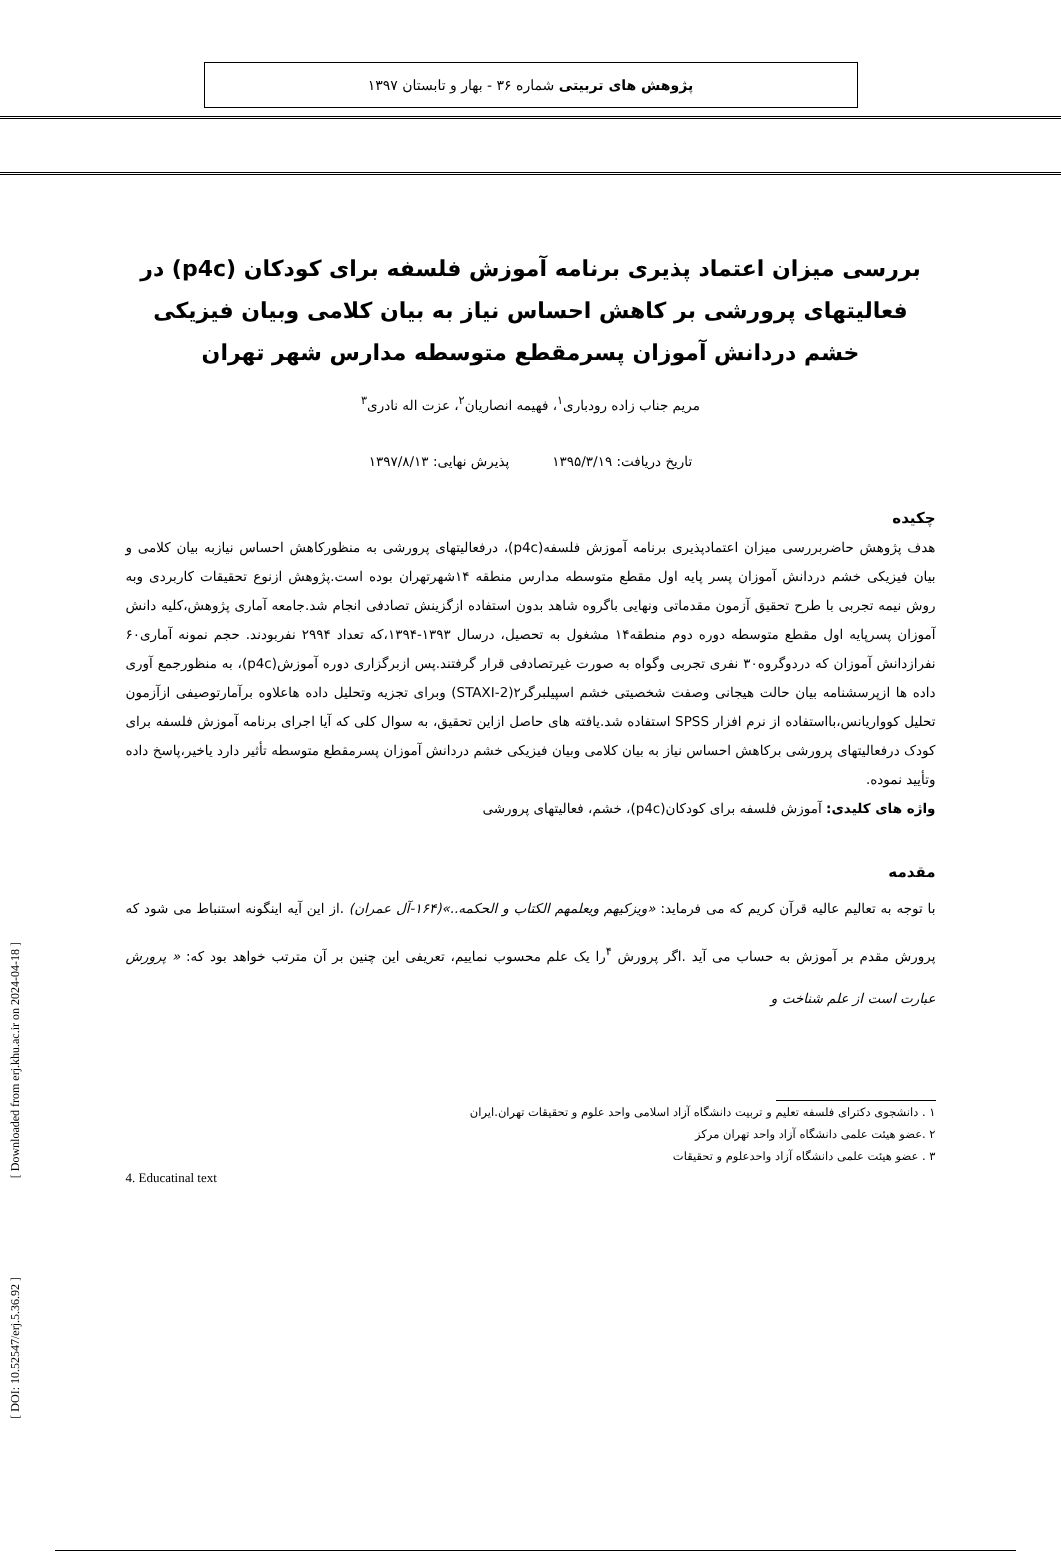پژوهش های تربیتی شماره ۳۶ - بهار و تابستان ۱۳۹۷
بررسی میزان اعتماد پذیری برنامه آموزش فلسفه برای کودکان (p4c) در فعالیتهای پرورشی بر کاهش احساس نیاز به بیان کلامی وبیان فیزیکی خشم دردانش آموزان پسرمقطع متوسطه مدارس شهر تهران
مریم جناب زاده رودباری<sup>۱</sup>، فهیمه انصاریان<sup>۲</sup>، عزت اله نادری<sup>۳</sup>
تاریخ دریافت: ۱۳۹۵/۳/۱۹ پذیرش نهایی: ۱۳۹۷/۸/۱۳
چکیده
هدف پژوهش حاضربررسی میزان اعتمادپذیری برنامه آموزش فلسفه(p4c)، درفعالیتهای پرورشی به منظورکاهش احساس نیازبه بیان کلامی و بیان فیزیکی خشم دردانش آموزان پسر پایه اول مقطع متوسطه مدارس منطقه ۱۴شهرتهران بوده است.پژوهش ازنوع تحقیقات کاربردی وبه روش نیمه تجربی با طرح تحقیق آزمون مقدماتی ونهایی باگروه شاهد بدون استفاده ازگزینش تصادفی انجام شد.جامعه آماری پژوهش،کلیه دانش آموزان پسرپایه اول مقطع متوسطه دوره دوم منطقه۱۴ مشغول به تحصیل، درسال ۱۳۹۳-۱۳۹۴،که تعداد ۲۹۹۴ نفربودند. حجم نمونه آماری۶۰ نفرازدانش آموزان که دردوگروه۳۰ نفری تجربی وگواه به صورت غیرتصادفی قرار گرفتند.پس ازبرگزاری دوره آموزش(p4c)، به منظورجمع آوری داده ها ازپرسشنامه بیان حالت هیجانی وصفت شخصیتی خشم اسپیلبرگر۲(STAXI-2) وبرای تجزیه وتحلیل داده هاعلاوه برآمارتوصیفی ازآزمون تحلیل کوواریانس،بااستفاده از نرم افزار SPSS استفاده شد.یافته های حاصل ازاین تحقیق، به سوال کلی که آیا اجرای برنامه آموزش فلسفه برای کودک درفعالیتهای پرورشی برکاهش احساس نیاز به بیان کلامی وبیان فیزیکی خشم دردانش آموزان پسرمقطع متوسطه تأثیر دارد یاخیر،پاسخ داده وتأیید نموده.
واژه های کلیدی: آموزش فلسفه برای کودکان(p4c)، خشم، فعالیتهای پرورشی
مقدمه
با توجه به تعالیم عالیه قرآن کریم که می فرماید: «ویزکیهم ویعلمهم الکتاب و الحکمه..»(۱۶۴-آل عمران) .از این آیه اینگونه استنباط می شود که پرورش مقدم بر آموزش به حساب می آید .اگر پرورش <sup>۴</sup>را یک علم محسوب نماییم، تعریفی این چنین بر آن مترتب خواهد بود که: « پرورش عبارت است از علم شناخت و
۱ . دانشجوی دکترای فلسفه تعلیم و تربیت دانشگاه آزاد اسلامی واحد علوم و تحقیقات تهران.ایران
۲ .عضو هیئت علمی دانشگاه آزاد واحد تهران مرکز
۳ . عضو هیئت علمی دانشگاه آزاد واحدعلوم و تحقیقات
4. Educatinal text
[ Downloaded from erj.khu.ac.ir on 2024-04-18 ]
[ DOI: 10.52547/erj.5.36.92 ]